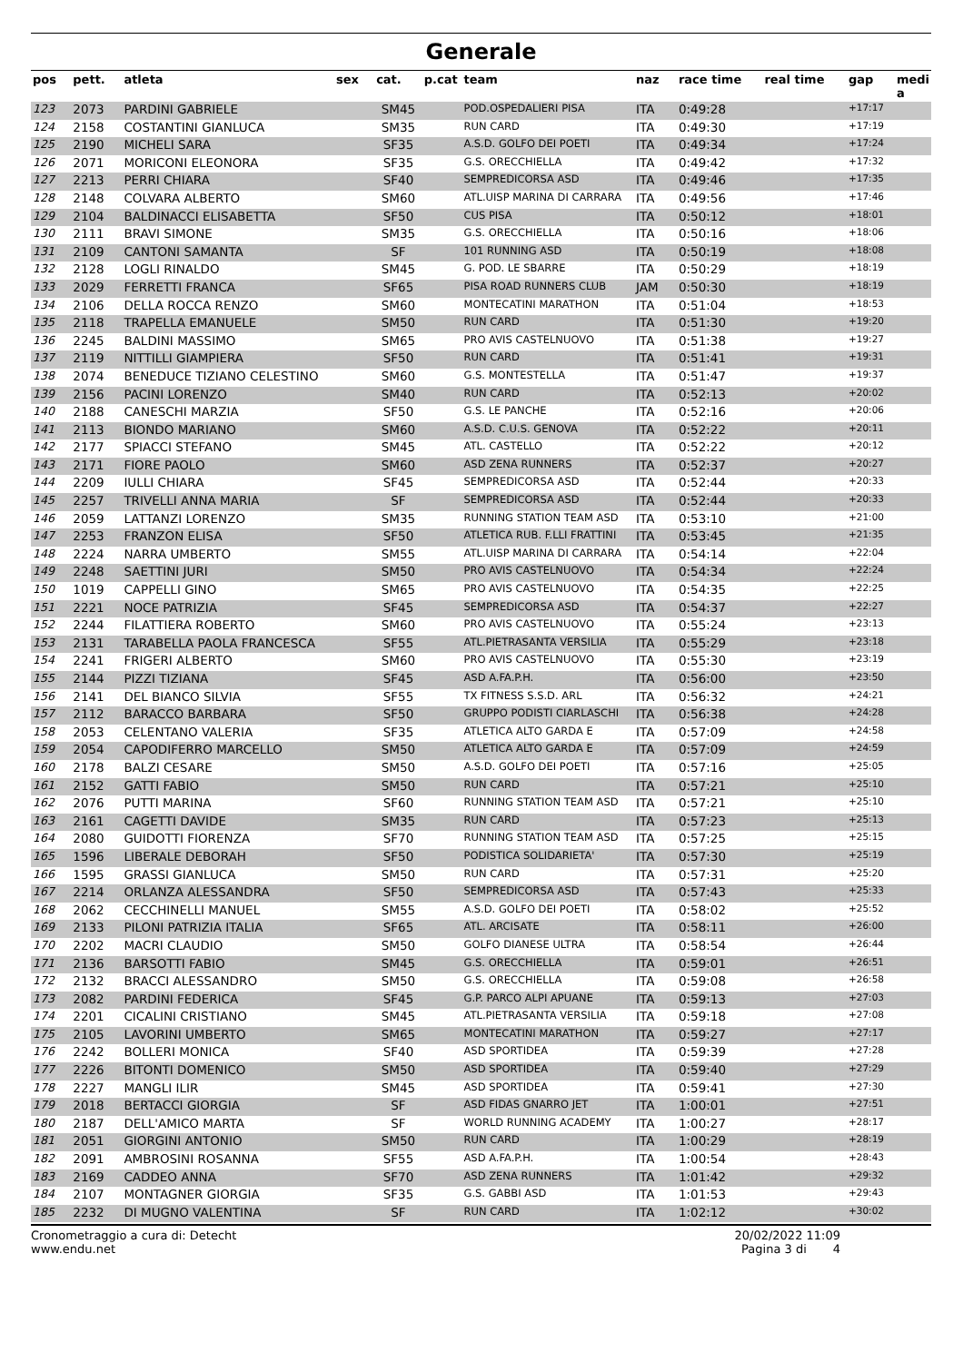Generale
| pos | pett. | atleta | sex | cat. | p.cat | team | naz | race time | real time | gap | medi a |
| --- | --- | --- | --- | --- | --- | --- | --- | --- | --- | --- | --- |
| 123 | 2073 | PARDINI GABRIELE | | SM45 | | POD.OSPEDALIERI PISA | ITA | 0:49:28 | | +17:17 | |
| 124 | 2158 | COSTANTINI GIANLUCA | | SM35 | | RUN CARD | ITA | 0:49:30 | | +17:19 | |
| 125 | 2190 | MICHELI SARA | | SF35 | | A.S.D. GOLFO DEI POETI | ITA | 0:49:34 | | +17:24 | |
| 126 | 2071 | MORICONI ELEONORA | | SF35 | | G.S. ORECCHIELLA | ITA | 0:49:42 | | +17:32 | |
| 127 | 2213 | PERRI CHIARA | | SF40 | | SEMPREDICORSA ASD | ITA | 0:49:46 | | +17:35 | |
| 128 | 2148 | COLVARA ALBERTO | | SM60 | | ATL.UISP MARINA DI CARRARA | ITA | 0:49:56 | | +17:46 | |
| 129 | 2104 | BALDINACCI ELISABETTA | | SF50 | | CUS PISA | ITA | 0:50:12 | | +18:01 | |
| 130 | 2111 | BRAVI SIMONE | | SM35 | | G.S. ORECCHIELLA | ITA | 0:50:16 | | +18:06 | |
| 131 | 2109 | CANTONI SAMANTA | | SF | | 101 RUNNING ASD | ITA | 0:50:19 | | +18:08 | |
| 132 | 2128 | LOGLI RINALDO | | SM45 | | G. POD. LE SBARRE | ITA | 0:50:29 | | +18:19 | |
| 133 | 2029 | FERRETTI FRANCA | | SF65 | | PISA ROAD RUNNERS CLUB | JAM | 0:50:30 | | +18:19 | |
| 134 | 2106 | DELLA ROCCA RENZO | | SM60 | | MONTECATINI MARATHON | ITA | 0:51:04 | | +18:53 | |
| 135 | 2118 | TRAPELLA EMANUELE | | SM50 | | RUN CARD | ITA | 0:51:30 | | +19:20 | |
| 136 | 2245 | BALDINI MASSIMO | | SM65 | | PRO AVIS CASTELNUOVO | ITA | 0:51:38 | | +19:27 | |
| 137 | 2119 | NITTILLI GIAMPIERA | | SF50 | | RUN CARD | ITA | 0:51:41 | | +19:31 | |
| 138 | 2074 | BENEDUCE TIZIANO CELESTINO | | SM60 | | G.S. MONTESTELLA | ITA | 0:51:47 | | +19:37 | |
| 139 | 2156 | PACINI LORENZO | | SM40 | | RUN CARD | ITA | 0:52:13 | | +20:02 | |
| 140 | 2188 | CANESCHI MARZIA | | SF50 | | G.S. LE PANCHE | ITA | 0:52:16 | | +20:06 | |
| 141 | 2113 | BIONDO MARIANO | | SM60 | | A.S.D. C.U.S. GENOVA | ITA | 0:52:22 | | +20:11 | |
| 142 | 2177 | SPIACCI STEFANO | | SM45 | | ATL. CASTELLO | ITA | 0:52:22 | | +20:12 | |
| 143 | 2171 | FIORE PAOLO | | SM60 | | ASD ZENA RUNNERS | ITA | 0:52:37 | | +20:27 | |
| 144 | 2209 | IULLI CHIARA | | SF45 | | SEMPREDICORSA ASD | ITA | 0:52:44 | | +20:33 | |
| 145 | 2257 | TRIVELLI ANNA MARIA | | SF | | SEMPREDICORSA ASD | ITA | 0:52:44 | | +20:33 | |
| 146 | 2059 | LATTANZI LORENZO | | SM35 | | RUNNING STATION TEAM ASD | ITA | 0:53:10 | | +21:00 | |
| 147 | 2253 | FRANZON ELISA | | SF50 | | ATLETICA RUB. F.LLI FRATTINI | ITA | 0:53:45 | | +21:35 | |
| 148 | 2224 | NARRA UMBERTO | | SM55 | | ATL.UISP MARINA DI CARRARA | ITA | 0:54:14 | | +22:04 | |
| 149 | 2248 | SAETTINI JURI | | SM50 | | PRO AVIS CASTELNUOVO | ITA | 0:54:34 | | +22:24 | |
| 150 | 1019 | CAPPELLI GINO | | SM65 | | PRO AVIS CASTELNUOVO | ITA | 0:54:35 | | +22:25 | |
| 151 | 2221 | NOCE PATRIZIA | | SF45 | | SEMPREDICORSA ASD | ITA | 0:54:37 | | +22:27 | |
| 152 | 2244 | FILATTIERA ROBERTO | | SM60 | | PRO AVIS CASTELNUOVO | ITA | 0:55:24 | | +23:13 | |
| 153 | 2131 | TARABELLA PAOLA FRANCESCA | | SF55 | | ATL.PIETRASANTA VERSILIA | ITA | 0:55:29 | | +23:18 | |
| 154 | 2241 | FRIGERI ALBERTO | | SM60 | | PRO AVIS CASTELNUOVO | ITA | 0:55:30 | | +23:19 | |
| 155 | 2144 | PIZZI TIZIANA | | SF45 | | ASD A.FA.P.H. | ITA | 0:56:00 | | +23:50 | |
| 156 | 2141 | DEL BIANCO SILVIA | | SF55 | | TX FITNESS S.S.D. ARL | ITA | 0:56:32 | | +24:21 | |
| 157 | 2112 | BARACCO BARBARA | | SF50 | | GRUPPO PODISTI CIARLASCHI | ITA | 0:56:38 | | +24:28 | |
| 158 | 2053 | CELENTANO VALERIA | | SF35 | | ATLETICA ALTO GARDA E | ITA | 0:57:09 | | +24:58 | |
| 159 | 2054 | CAPODIFERRO MARCELLO | | SM50 | | ATLETICA ALTO GARDA E | ITA | 0:57:09 | | +24:59 | |
| 160 | 2178 | BALZI CESARE | | SM50 | | A.S.D. GOLFO DEI POETI | ITA | 0:57:16 | | +25:05 | |
| 161 | 2152 | GATTI FABIO | | SM50 | | RUN CARD | ITA | 0:57:21 | | +25:10 | |
| 162 | 2076 | PUTTI MARINA | | SF60 | | RUNNING STATION TEAM ASD | ITA | 0:57:21 | | +25:10 | |
| 163 | 2161 | CAGETTI DAVIDE | | SM35 | | RUN CARD | ITA | 0:57:23 | | +25:13 | |
| 164 | 2080 | GUIDOTTI FIORENZA | | SF70 | | RUNNING STATION TEAM ASD | ITA | 0:57:25 | | +25:15 | |
| 165 | 1596 | LIBERALE DEBORAH | | SF50 | | PODISTICA SOLIDARIETA' | ITA | 0:57:30 | | +25:19 | |
| 166 | 1595 | GRASSI GIANLUCA | | SM50 | | RUN CARD | ITA | 0:57:31 | | +25:20 | |
| 167 | 2214 | ORLANZA ALESSANDRA | | SF50 | | SEMPREDICORSA ASD | ITA | 0:57:43 | | +25:33 | |
| 168 | 2062 | CECCHINELLI MANUEL | | SM55 | | A.S.D. GOLFO DEI POETI | ITA | 0:58:02 | | +25:52 | |
| 169 | 2133 | PILONI PATRIZIA ITALIA | | SF65 | | ATL. ARCISATE | ITA | 0:58:11 | | +26:00 | |
| 170 | 2202 | MACRI CLAUDIO | | SM50 | | GOLFO DIANESE ULTRA | ITA | 0:58:54 | | +26:44 | |
| 171 | 2136 | BARSOTTI FABIO | | SM45 | | G.S. ORECCHIELLA | ITA | 0:59:01 | | +26:51 | |
| 172 | 2132 | BRACCI ALESSANDRO | | SM50 | | G.S. ORECCHIELLA | ITA | 0:59:08 | | +26:58 | |
| 173 | 2082 | PARDINI FEDERICA | | SF45 | | G.P. PARCO ALPI APUANE | ITA | 0:59:13 | | +27:03 | |
| 174 | 2201 | CICALINI CRISTIANO | | SM45 | | ATL.PIETRASANTA VERSILIA | ITA | 0:59:18 | | +27:08 | |
| 175 | 2105 | LAVORINI UMBERTO | | SM65 | | MONTECATINI MARATHON | ITA | 0:59:27 | | +27:17 | |
| 176 | 2242 | BOLLERI MONICA | | SF40 | | ASD SPORTIDEA | ITA | 0:59:39 | | +27:28 | |
| 177 | 2226 | BITONTI DOMENICO | | SM50 | | ASD SPORTIDEA | ITA | 0:59:40 | | +27:29 | |
| 178 | 2227 | MANGLI ILIR | | SM45 | | ASD SPORTIDEA | ITA | 0:59:41 | | +27:30 | |
| 179 | 2018 | BERTACCI GIORGIA | | SF | | ASD FIDAS GNARRO JET | ITA | 1:00:01 | | +27:51 | |
| 180 | 2187 | DELL'AMICO MARTA | | SF | | WORLD RUNNING ACADEMY | ITA | 1:00:27 | | +28:17 | |
| 181 | 2051 | GIORGINI ANTONIO | | SM50 | | RUN CARD | ITA | 1:00:29 | | +28:19 | |
| 182 | 2091 | AMBROSINI ROSANNA | | SF55 | | ASD A.FA.P.H. | ITA | 1:00:54 | | +28:43 | |
| 183 | 2169 | CADDEO ANNA | | SF70 | | ASD ZENA RUNNERS | ITA | 1:01:42 | | +29:32 | |
| 184 | 2107 | MONTAGNER GIORGIA | | SF35 | | G.S. GABBI ASD | ITA | 1:01:53 | | +29:43 | |
| 185 | 2232 | DI MUGNO VALENTINA | | SF | | RUN CARD | ITA | 1:02:12 | | +30:02 | |
Cronometraggio a cura di: Detecht
www.endu.net
20/02/2022 11:09
Pagina 3 di 4